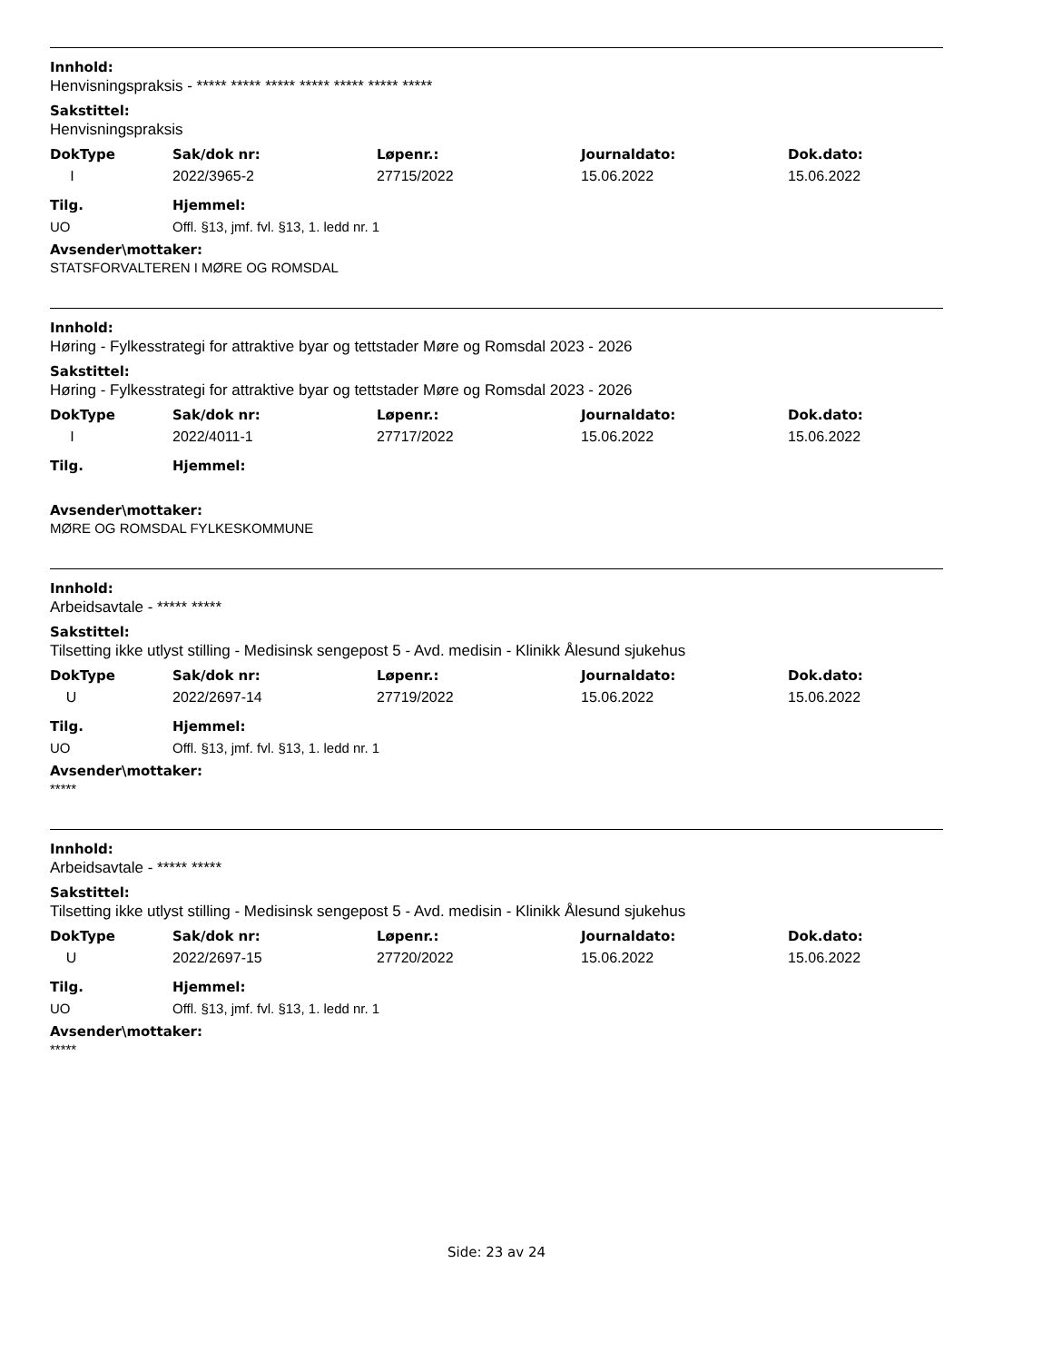Innhold:
Henvisningspraksis - ***** ***** ***** ***** ***** ***** *****
Sakstittel:
Henvisningspraksis
| DokType | Sak/dok nr: | Løpenr.: | Journaldato: | Dok.dato: |
| --- | --- | --- | --- | --- |
| I | 2022/3965-2 | 27715/2022 | 15.06.2022 | 15.06.2022 |
| Tilg. | Hjemmel: |
| --- | --- |
| UO | Offl. §13, jmf. fvl. §13, 1. ledd nr. 1 |
Avsender\mottaker:
STATSFORVALTEREN I MØRE OG ROMSDAL
Innhold:
Høring - Fylkesstrategi for attraktive byar og tettstader Møre og Romsdal 2023 - 2026
Sakstittel:
Høring - Fylkesstrategi for attraktive byar og tettstader Møre og Romsdal 2023 - 2026
| DokType | Sak/dok nr: | Løpenr.: | Journaldato: | Dok.dato: |
| --- | --- | --- | --- | --- |
| I | 2022/4011-1 | 27717/2022 | 15.06.2022 | 15.06.2022 |
| Tilg. | Hjemmel: |
| --- | --- |
Avsender\mottaker:
MØRE OG ROMSDAL FYLKESKOMMUNE
Innhold:
Arbeidsavtale - ***** *****
Sakstittel:
Tilsetting ikke utlyst stilling - Medisinsk sengepost 5 - Avd. medisin - Klinikk Ålesund sjukehus
| DokType | Sak/dok nr: | Løpenr.: | Journaldato: | Dok.dato: |
| --- | --- | --- | --- | --- |
| U | 2022/2697-14 | 27719/2022 | 15.06.2022 | 15.06.2022 |
| Tilg. | Hjemmel: |
| --- | --- |
| UO | Offl. §13, jmf. fvl. §13, 1. ledd nr. 1 |
Avsender\mottaker:
*****
Innhold:
Arbeidsavtale - ***** *****
Sakstittel:
Tilsetting ikke utlyst stilling - Medisinsk sengepost 5 - Avd. medisin - Klinikk Ålesund sjukehus
| DokType | Sak/dok nr: | Løpenr.: | Journaldato: | Dok.dato: |
| --- | --- | --- | --- | --- |
| U | 2022/2697-15 | 27720/2022 | 15.06.2022 | 15.06.2022 |
| Tilg. | Hjemmel: |
| --- | --- |
| UO | Offl. §13, jmf. fvl. §13, 1. ledd nr. 1 |
Avsender\mottaker:
*****
Side: 23 av 24